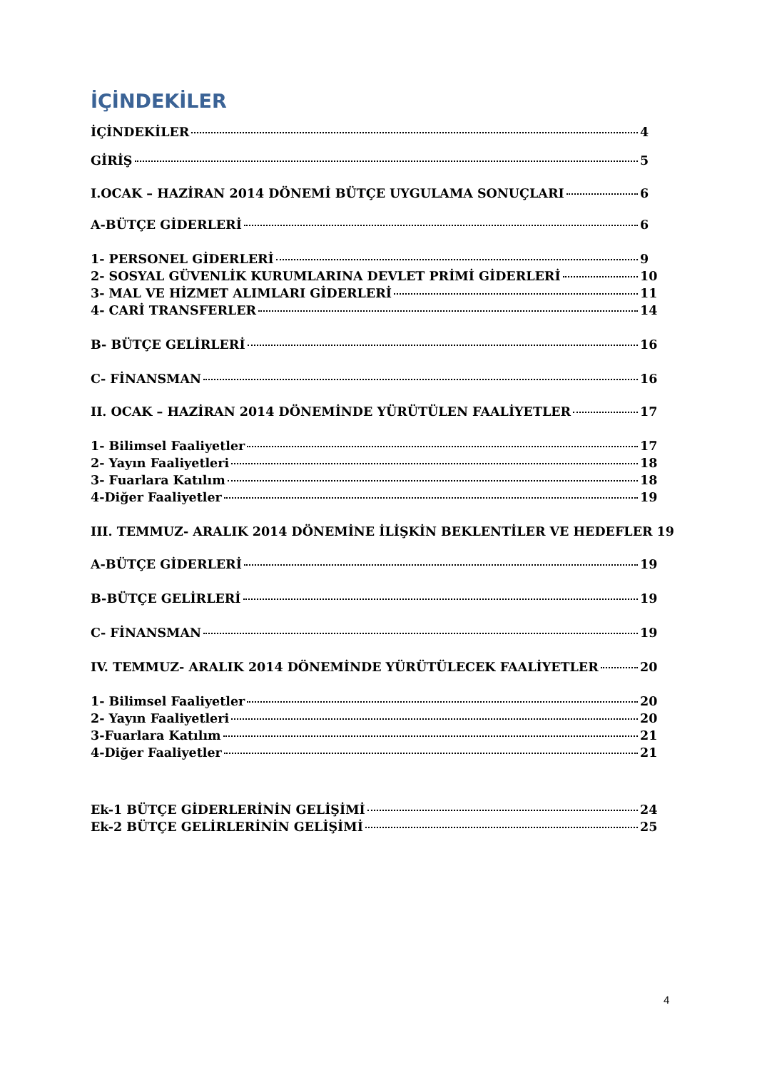İÇİNDEKİLER
İÇİNDEKİLER 4
GİRİŞ 5
I.OCAK – HAZİRAN 2014 DÖNEMİ BÜTÇE UYGULAMA SONUÇLARI 6
A-BÜTÇE GİDERLERİ 6
1- PERSONEL GİDERLERİ 9
2- SOSYAL GÜVENLİK KURUMLARINA DEVLET PRİMİ GİDERLERİ 10
3- MAL VE HİZMET ALIMLARI GİDERLERİ 11
4- CARİ TRANSFERLER 14
B- BÜTÇE GELİRLERİ 16
C- FİNANSMAN 16
II. OCAK – HAZİRAN 2014 DÖNEMİNDE YÜRÜTÜLEN FAALİYETLER 17
1- Bilimsel Faaliyetler 17
2- Yayın Faaliyetleri 18
3- Fuarlara Katılım 18
4-Diğer Faaliyetler 19
III. TEMMUZ- ARALIK 2014 DÖNEMİNE İLİŞKİN BEKLENTİLER VE HEDEFLER 19
A-BÜTÇE GİDERLERİ 19
B-BÜTÇE GELİRLERİ 19
C- FİNANSMAN 19
IV. TEMMUZ- ARALIK 2014 DÖNEMİNDE YÜRÜTÜLECEK FAALİYETLER 20
1- Bilimsel Faaliyetler 20
2- Yayın Faaliyetleri 20
3-Fuarlara Katılım 21
4-Diğer Faaliyetler 21
Ek-1 BÜTÇE GİDERLERİNİN GELİŞİMİ 24
Ek-2 BÜTÇE GELİRLERİNİN GELİŞİMİ 25
4